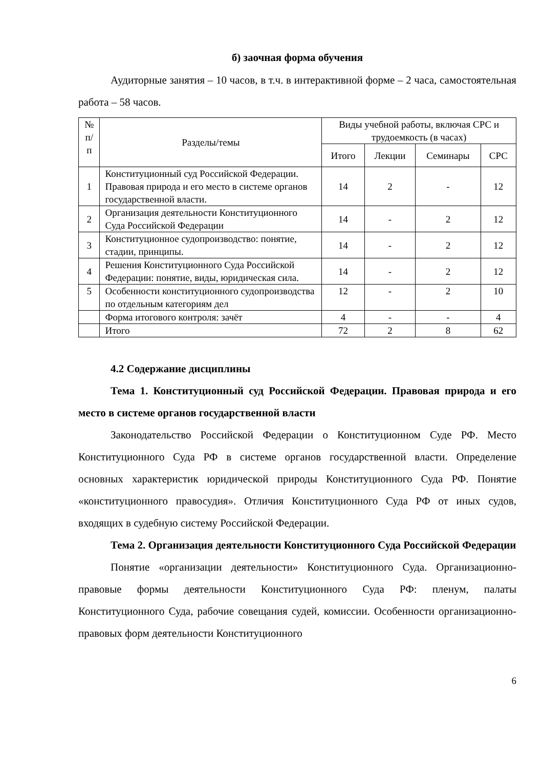б) заочная форма обучения
Аудиторные занятия – 10 часов, в т.ч. в интерактивной форме – 2 часа, самостоятельная работа – 58 часов.
| № п/п | Разделы/темы | Виды учебной работы, включая СРС и трудоемкость (в часах) | | | |
| --- | --- | --- | --- | --- | --- |
| | | Итого | Лекции | Семинары | СРС |
| 1 | Конституционный суд Российской Федерации. Правовая природа и его место в системе органов государственной власти. | 14 | 2 | - | 12 |
| 2 | Организация деятельности Конституционного Суда Российской Федерации | 14 | - | 2 | 12 |
| 3 | Конституционное судопроизводство: понятие, стадии, принципы. | 14 | - | 2 | 12 |
| 4 | Решения Конституционного Суда Российской Федерации: понятие, виды, юридическая сила. | 14 | - | 2 | 12 |
| 5 | Особенности конституционного судопроизводства по отдельным категориям дел | 12 | - | 2 | 10 |
| | Форма итогового контроля: зачёт | 4 | - | - | 4 |
| | Итого | 72 | 2 | 8 | 62 |
4.2 Содержание дисциплины
Тема 1. Конституционный суд Российской Федерации. Правовая природа и его место в системе органов государственной власти
Законодательство Российской Федерации о Конституционном Суде РФ. Место Конституционного Суда РФ в системе органов государственной власти. Определение основных характеристик юридической природы Конституционного Суда РФ. Понятие «конституционного правосудия». Отличия Конституционного Суда РФ от иных судов, входящих в судебную систему Российской Федерации.
Тема 2. Организация деятельности Конституционного Суда Российской Федерации
Понятие «организации деятельности» Конституционного Суда. Организационно-правовые формы деятельности Конституционного Суда РФ: пленум, палаты Конституционного Суда, рабочие совещания судей, комиссии. Особенности организационно-правовых форм деятельности Конституционного
6